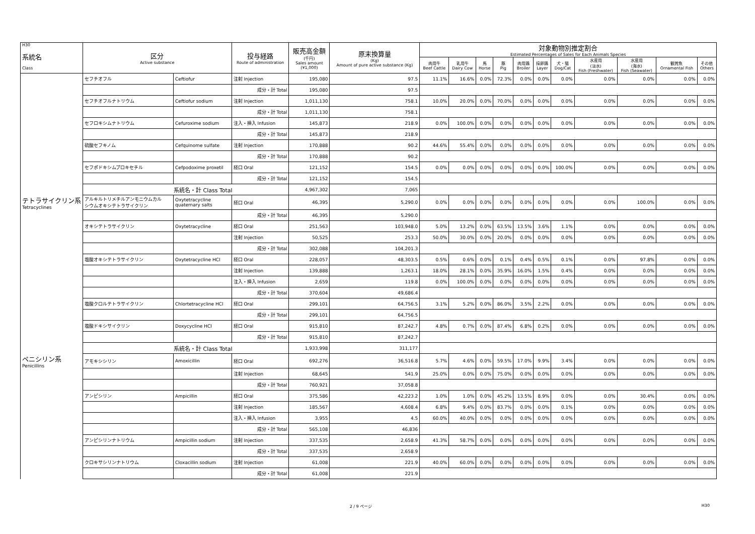| H30 系統名 Class | 区分 Active substance | | 投与経路 Route of administration | 販売高金額 (千円) Sales amount (¥1,000) | 原末換算量 (Kg) Amount of pure active substance (Kg) | 対象動物別推定割合 Estimated Percentages of Sales for Each Animals Species | | | | | | | | | | |
| --- | --- | --- | --- | --- | --- | --- | --- | --- | --- | --- | --- | --- | --- | --- | --- | --- |
| | | | | | | 肉用牛 Beef Cattle | 乳用牛 Dairy Cow | 馬 Horse | 豚 Pig | 肉用鶏 Broiler | 採卵鶏 Layer | 犬・猫 Dog/Cat | 水産用 (淡水) Fish (Freshwater) | 水産用 (海水) Fish (Seawater) | 観賞魚 Ornamental Fish | その他 Others |
| | セフチオフル | Ceftiofur | 注射 Injection | 195,080 | 97.5 | 11.1% | 16.6% | 0.0% | 72.3% | 0.0% | 0.0% | 0.0% | 0.0% | 0.0% | 0.0% | 0.0% |
| | | | 成分・計 Total | 195,080 | 97.5 | | | | | | | | | | | |
| | セフチオフルナトリウム | Ceftiofur sodium | 注射 Injection | 1,011,130 | 758.1 | 10.0% | 20.0% | 0.0% | 70.0% | 0.0% | 0.0% | 0.0% | 0.0% | 0.0% | 0.0% | 0.0% |
| | | | 成分・計 Total | 1,011,130 | 758.1 | | | | | | | | | | | |
| | セフロキシムナトリウム | Cefuroxime sodium | 注入・挿入 Infusion | 145,873 | 218.9 | 0.0% | 100.0% | 0.0% | 0.0% | 0.0% | 0.0% | 0.0% | 0.0% | 0.0% | 0.0% | 0.0% |
| | | | 成分・計 Total | 145,873 | 218.9 | | | | | | | | | | | |
| | 硫酸セフキノム | Cefquinome sulfate | 注射 Injection | 170,888 | 90.2 | 44.6% | 55.4% | 0.0% | 0.0% | 0.0% | 0.0% | 0.0% | 0.0% | 0.0% | 0.0% | 0.0% |
| | | | 成分・計 Total | 170,888 | 90.2 | | | | | | | | | | | |
| | セフポドキシムプロキセチル | Cefpodoxime proxetil | 経口 Oral | 121,152 | 154.5 | 0.0% | 0.0% | 0.0% | 0.0% | 0.0% | 0.0% | 100.0% | 0.0% | 0.0% | 0.0% | 0.0% |
| | | | 成分・計 Total | 121,152 | 154.5 | | | | | | | | | | | |
| | 系統名・計 Class Total | | | 4,967,302 | 7,065 | | | | | | | | | | | |
| テトラサイクリン系 Tetracyclines | アルキルトリメチルアンモニウムカル シウムオキシテトラサイクリン | Oxytetracycline quaternary salts | 経口 Oral | 46,395 | 5,290.0 | 0.0% | 0.0% | 0.0% | 0.0% | 0.0% | 0.0% | 0.0% | 0.0% | 100.0% | 0.0% | 0.0% |
| | | | 成分・計 Total | 46,395 | 5,290.0 | | | | | | | | | | | |
| | オキシテトラサイクリン | Oxytetracycline | 経口 Oral | 251,563 | 103,948.0 | 5.0% | 13.2% | 0.0% | 63.5% | 13.5% | 3.6% | 1.1% | 0.0% | 0.0% | 0.0% | 0.0% |
| | | | 注射 Injection | 50,525 | 253.3 | 50.0% | 30.0% | 0.0% | 20.0% | 0.0% | 0.0% | 0.0% | 0.0% | 0.0% | 0.0% | 0.0% |
| | | | 成分・計 Total | 302,088 | 104,201.3 | | | | | | | | | | | |
| | 塩酸オキシテトラサイクリン | Oxytetracycline HCl | 経口 Oral | 228,057 | 48,303.5 | 0.5% | 0.6% | 0.0% | 0.1% | 0.4% | 0.5% | 0.1% | 0.0% | 97.8% | 0.0% | 0.0% |
| | | | 注射 Injection | 139,888 | 1,263.1 | 18.0% | 28.1% | 0.0% | 35.9% | 16.0% | 1.5% | 0.4% | 0.0% | 0.0% | 0.0% | 0.0% |
| | | | 注入・挿入 Infusion | 2,659 | 119.8 | 0.0% | 100.0% | 0.0% | 0.0% | 0.0% | 0.0% | 0.0% | 0.0% | 0.0% | 0.0% | 0.0% |
| | | | 成分・計 Total | 370,604 | 49,686.4 | | | | | | | | | | | |
| | 塩酸クロルテトラサイクリン | Chlortetracycline HCl | 経口 Oral | 299,101 | 64,756.5 | 3.1% | 5.2% | 0.0% | 86.0% | 3.5% | 2.2% | 0.0% | 0.0% | 0.0% | 0.0% | 0.0% |
| | | | 成分・計 Total | 299,101 | 64,756.5 | | | | | | | | | | | |
| | 塩酸ドキシサイクリン | Doxycycline HCl | 経口 Oral | 915,810 | 87,242.7 | 4.8% | 0.7% | 0.0% | 87.4% | 6.8% | 0.2% | 0.0% | 0.0% | 0.0% | 0.0% | 0.0% |
| | | | 成分・計 Total | 915,810 | 87,242.7 | | | | | | | | | | | |
| | 系統名・計 Class Total | | | 1,933,998 | 311,177 | | | | | | | | | | | |
| ペニシリン系 Penicillins | アモキシシリン | Amoxicillin | 経口 Oral | 692,276 | 36,516.8 | 5.7% | 4.6% | 0.0% | 59.5% | 17.0% | 9.9% | 3.4% | 0.0% | 0.0% | 0.0% | 0.0% |
| | | | 注射 Injection | 68,645 | 541.9 | 25.0% | 0.0% | 0.0% | 75.0% | 0.0% | 0.0% | 0.0% | 0.0% | 0.0% | 0.0% | 0.0% |
| | | | 成分・計 Total | 760,921 | 37,058.8 | | | | | | | | | | | |
| | アンピシリン | Ampicillin | 経口 Oral | 375,586 | 42,223.2 | 1.0% | 1.0% | 0.0% | 45.2% | 13.5% | 8.9% | 0.0% | 0.0% | 30.4% | 0.0% | 0.0% |
| | | | 注射 Injection | 185,567 | 4,608.4 | 6.8% | 9.4% | 0.0% | 83.7% | 0.0% | 0.0% | 0.1% | 0.0% | 0.0% | 0.0% | 0.0% |
| | | | 注入・挿入 Infusion | 3,955 | 4.5 | 60.0% | 40.0% | 0.0% | 0.0% | 0.0% | 0.0% | 0.0% | 0.0% | 0.0% | 0.0% | 0.0% |
| | | | 成分・計 Total | 565,108 | 46,836 | | | | | | | | | | | |
| | アンピシリンナトリウム | Ampicillin sodium | 注射 Injection | 337,535 | 2,658.9 | 41.3% | 58.7% | 0.0% | 0.0% | 0.0% | 0.0% | 0.0% | 0.0% | 0.0% | 0.0% | 0.0% |
| | | | 成分・計 Total | 337,535 | 2,658.9 | | | | | | | | | | | |
| | クロキサシリンナトリウム | Cloxacillin sodium | 注射 Injection | 61,008 | 221.9 | 40.0% | 60.0% | 0.0% | 0.0% | 0.0% | 0.0% | 0.0% | 0.0% | 0.0% | 0.0% | 0.0% |
| | | | 成分・計 Total | 61,008 | 221.9 | | | | | | | | | | | |
2 / 9 ページ H30